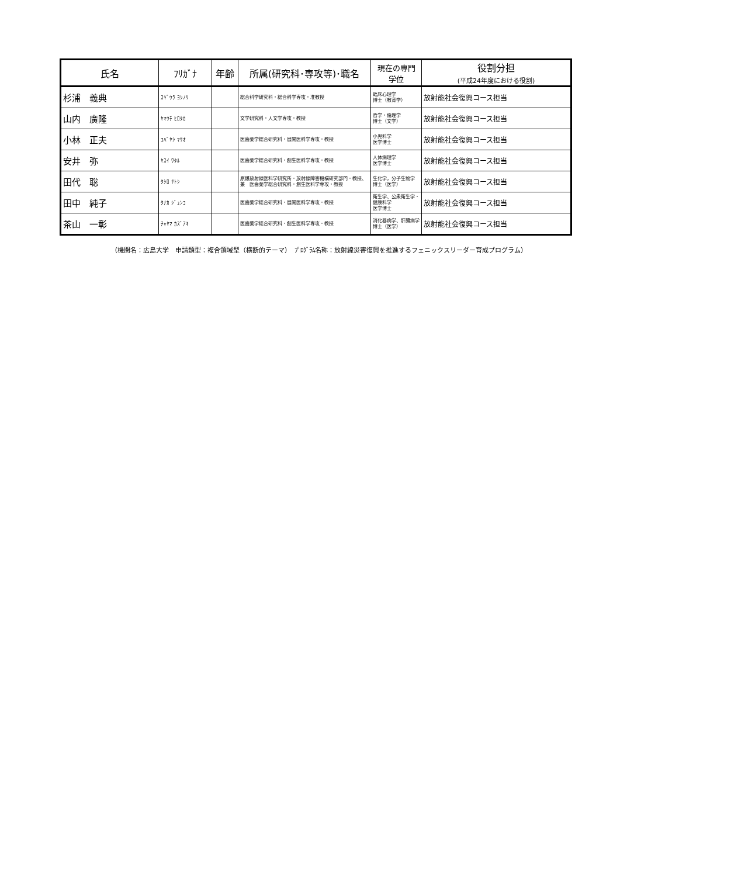| 氏名 | ﾌﾘｶﾞﾅ | 年齢 | 所属(研究科･専攻等)･職名 | 現在の専門 学位 | 役割分担 (平成24年度における役割) |
| --- | --- | --- | --- | --- | --- |
| 杉浦 義典 | ｽｷﾞｳﾗ ﾖｼﾉﾘ | | 総合科学研究科・総合科学専攻・准教授 | 臨床心理学 博士（教育学） | 放射能社会復興コース担当 |
| 山内 廣隆 | ﾔﾏｳﾁ ﾋﾛﾀｶ | | 文学研究科・人文学専攻・教授 | 哲学・倫理学 博士（文学） | 放射能社会復興コース担当 |
| 小林 正夫 | ｺﾊﾞﾔｼ ﾏｻｵ | | 医歯薬学総合研究科・展開医科学専攻・教授 | 小児科学 医学博士 | 放射能社会復興コース担当 |
| 安井 弥 | ﾔｽｲ ﾜﾀﾙ | | 医歯薬学総合研究科・創生医科学専攻・教授 | 人体病理学 医学博士 | 放射能社会復興コース担当 |
| 田代 聡 | ﾀｼﾛ ｻﾄｼ | | 原爆放射線医科学研究所・放射線障害機構研究部門・教授、兼 医歯薬学総合研究科・創生医科学専攻・教授 | 生化学，分子生物学 博士（医学） | 放射能社会復興コース担当 |
| 田中 純子 | ﾀﾅｶ ｼﾞｭﾝｺ | | 医歯薬学総合研究科・展開医科学専攻・教授 | 衛生学、公衆衛生学・健康科学 医学博士 | 放射能社会復興コース担当 |
| 茶山 一彰 | ﾁｬﾔﾏ ｶｽﾞｱｷ | | 医歯薬学総合研究科・創生医科学専攻・教授 | 消化器病学、肝臓病学 博士（医学） | 放射能社会復興コース担当 |
（機関名：広島大学　申請類型：複合領域型（横断的テーマ）　ﾌﾟﾛｸﾞﾗﾑ名称：放射線災害復興を推進するフェニックスリーダー育成プログラム）